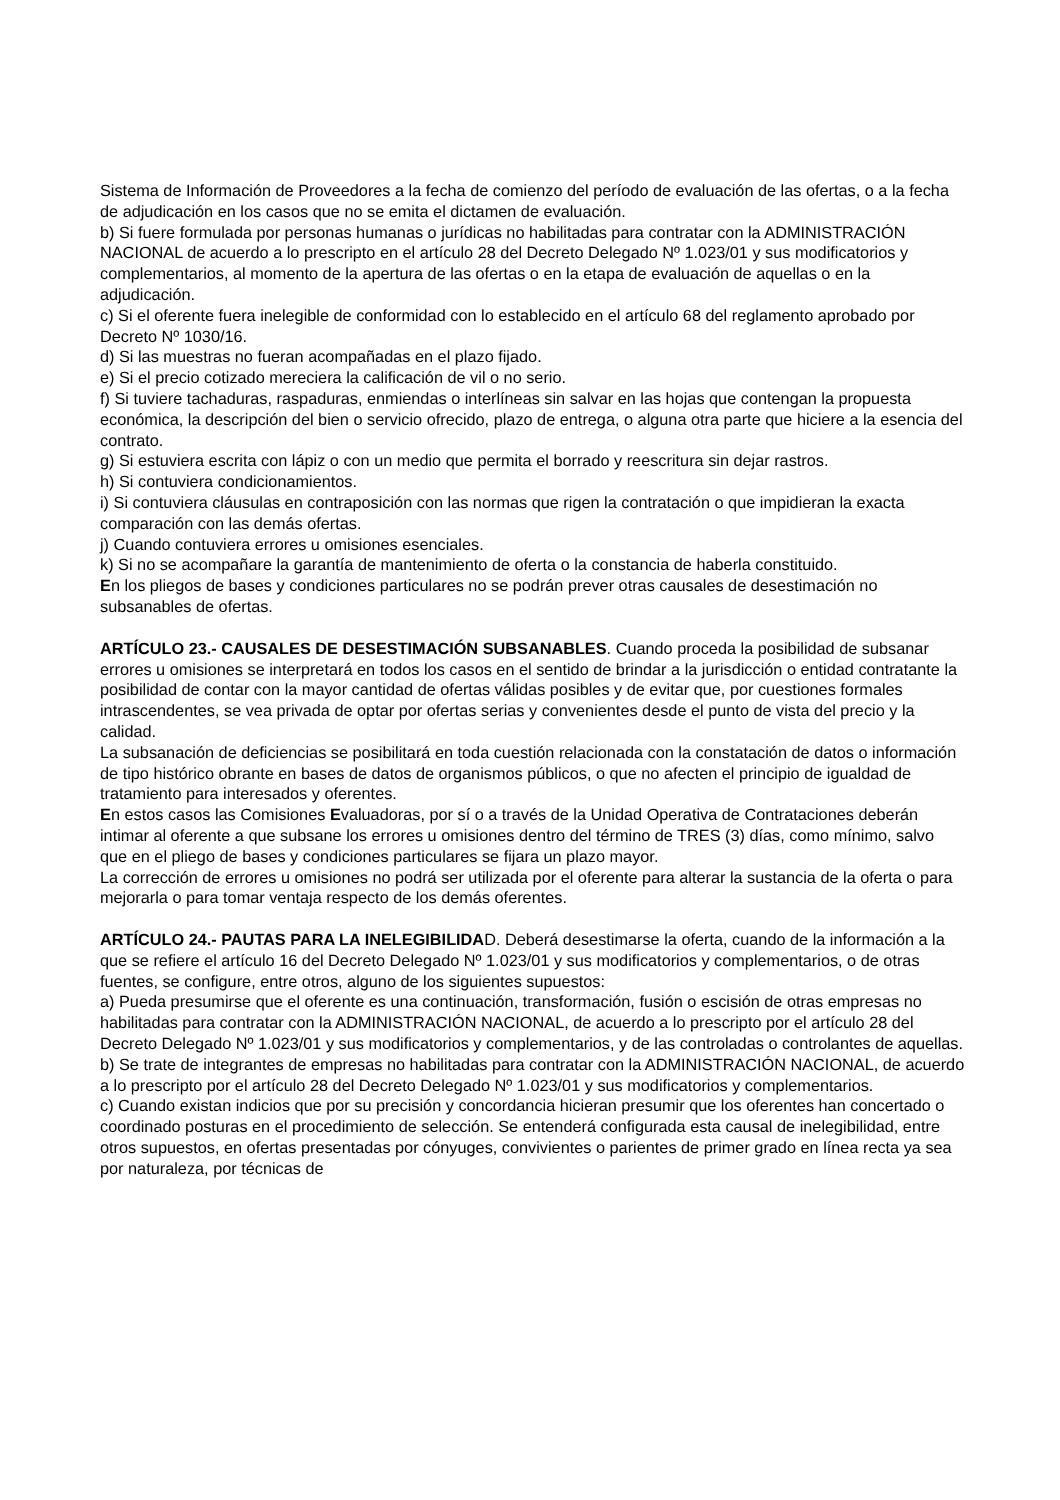Sistema de Información de Proveedores a la fecha de comienzo del período de evaluación de las ofertas, o a la fecha de adjudicación en los casos que no se emita el dictamen de evaluación.
b) Si fuere formulada por personas humanas o jurídicas no habilitadas para contratar con la ADMINISTRACIÓN NACIONAL de acuerdo a lo prescripto en el artículo 28 del Decreto Delegado Nº 1.023/01 y sus modificatorios y complementarios, al momento de la apertura de las ofertas o en la etapa de evaluación de aquellas o en la adjudicación.
c) Si el oferente fuera inelegible de conformidad con lo establecido en el artículo 68 del reglamento aprobado por Decreto Nº 1030/16.
d) Si las muestras no fueran acompañadas en el plazo fijado.
e) Si el precio cotizado mereciera la calificación de vil o no serio.
f) Si tuviere tachaduras, raspaduras, enmiendas o interlíneas sin salvar en las hojas que contengan la propuesta económica, la descripción del bien o servicio ofrecido, plazo de entrega, o alguna otra parte que hiciere a la esencia del contrato.
g) Si estuviera escrita con lápiz o con un medio que permita el borrado y reescritura sin dejar rastros.
h) Si contuviera condicionamientos.
i) Si contuviera cláusulas en contraposición con las normas que rigen la contratación o que impidieran la exacta comparación con las demás ofertas.
j) Cuando contuviera errores u omisiones esenciales.
k) Si no se acompañare la garantía de mantenimiento de oferta o la constancia de haberla constituido.
En los pliegos de bases y condiciones particulares no se podrán prever otras causales de desestimación no subsanables de ofertas.
ARTÍCULO 23.- CAUSALES DE DESESTIMACIÓN SUBSANABLES. Cuando proceda la posibilidad de subsanar errores u omisiones se interpretará en todos los casos en el sentido de brindar a la jurisdicción o entidad contratante la posibilidad de contar con la mayor cantidad de ofertas válidas posibles y de evitar que, por cuestiones formales intrascendentes, se vea privada de optar por ofertas serias y convenientes desde el punto de vista del precio y la calidad.
La subsanación de deficiencias se posibilitará en toda cuestión relacionada con la constatación de datos o información de tipo histórico obrante en bases de datos de organismos públicos, o que no afecten el principio de igualdad de tratamiento para interesados y oferentes.
En estos casos las Comisiones Evaluadoras, por sí o a través de la Unidad Operativa de Contrataciones deberán intimar al oferente a que subsane los errores u omisiones dentro del término de TRES (3) días, como mínimo, salvo que en el pliego de bases y condiciones particulares se fijara un plazo mayor.
La corrección de errores u omisiones no podrá ser utilizada por el oferente para alterar la sustancia de la oferta o para mejorarla o para tomar ventaja respecto de los demás oferentes.
ARTÍCULO 24.- PAUTAS PARA LA INELEGIBILIDAD. Deberá desestimarse la oferta, cuando de la información a la que se refiere el artículo 16 del Decreto Delegado Nº 1.023/01 y sus modificatorios y complementarios, o de otras fuentes, se configure, entre otros, alguno de los siguientes supuestos:
a) Pueda presumirse que el oferente es una continuación, transformación, fusión o escisión de otras empresas no habilitadas para contratar con la ADMINISTRACIÓN NACIONAL, de acuerdo a lo prescripto por el artículo 28 del Decreto Delegado Nº 1.023/01 y sus modificatorios y complementarios, y de las controladas o controlantes de aquellas.
b) Se trate de integrantes de empresas no habilitadas para contratar con la ADMINISTRACIÓN NACIONAL, de acuerdo a lo prescripto por el artículo 28 del Decreto Delegado Nº 1.023/01 y sus modificatorios y complementarios.
c) Cuando existan indicios que por su precisión y concordancia hicieran presumir que los oferentes han concertado o coordinado posturas en el procedimiento de selección. Se entenderá configurada esta causal de inelegibilidad, entre otros supuestos, en ofertas presentadas por cónyuges, convivientes o parientes de primer grado en línea recta ya sea por naturaleza, por técnicas de